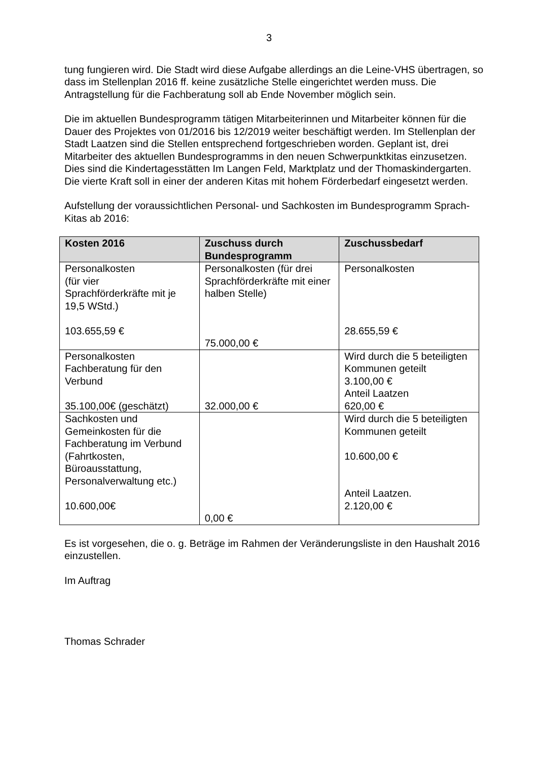3
tung fungieren wird. Die Stadt wird diese Aufgabe allerdings an die Leine-VHS übertragen, so dass im Stellenplan 2016 ff. keine zusätzliche Stelle eingerichtet werden muss. Die Antragstellung für die Fachberatung soll ab Ende November möglich sein.
Die im aktuellen Bundesprogramm tätigen Mitarbeiterinnen und Mitarbeiter können für die Dauer des Projektes von 01/2016 bis 12/2019 weiter beschäftigt werden. Im Stellenplan der Stadt Laatzen sind die Stellen entsprechend fortgeschrieben worden. Geplant ist, drei Mitarbeiter des aktuellen Bundesprogramms in den neuen Schwerpunktkitas einzusetzen. Dies sind die Kindertagesstätten Im Langen Feld, Marktplatz und der Thomaskindergarten. Die vierte Kraft soll in einer der anderen Kitas mit hohem Förderbedarf eingesetzt werden.
Aufstellung der voraussichtlichen Personal- und Sachkosten im Bundesprogramm Sprach-Kitas ab 2016:
| Kosten 2016 | Zuschuss durch Bundesprogramm | Zuschussbedarf |
| --- | --- | --- |
| Personalkosten (für vier Sprachförderkräfte mit je 19,5 WStd.) 103.655,59 € | Personalkosten (für drei Sprachförderkräfte mit einer halben Stelle) 75.000,00 € | Personalkosten 28.655,59 € |
| Personalkosten Fachberatung für den Verbund 35.100,00€ (geschätzt) | 32.000,00 € | Wird durch die 5 beteiligten Kommunen geteilt 3.100,00 € Anteil Laatzen 620,00 € |
| Sachkosten und Gemeinkosten für die Fachberatung im Verbund (Fahrtkosten, Büroausstattung, Personalverwaltung etc.) 10.600,00€ | 0,00 € | Wird durch die 5 beteiligten Kommunen geteilt 10.600,00 € Anteil Laatzen. 2.120,00 € |
Es ist vorgesehen, die o. g. Beträge im Rahmen der Veränderungsliste in den Haushalt 2016 einzustellen.
Im Auftrag
Thomas Schrader